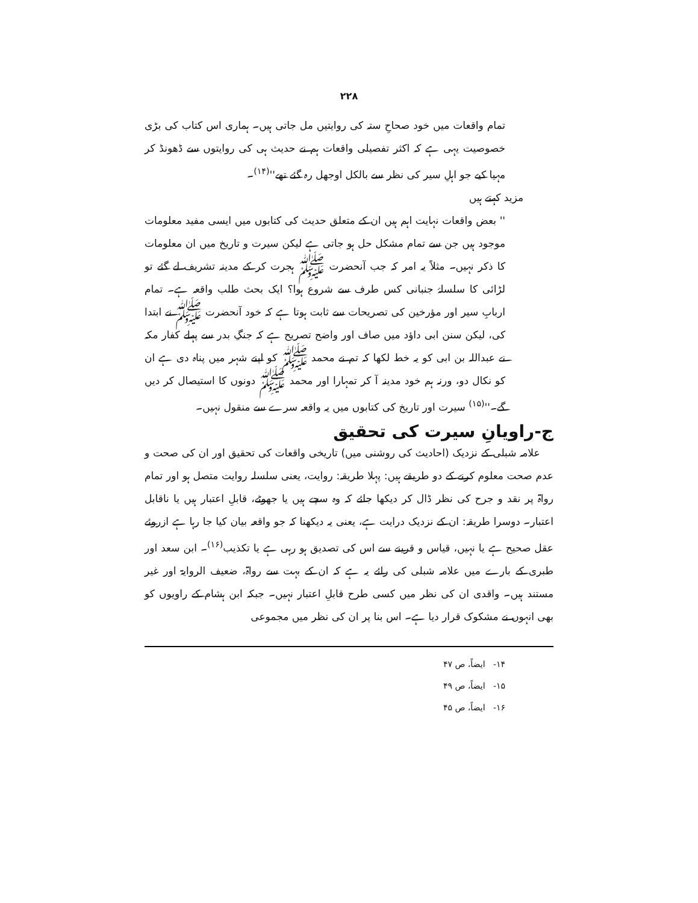۲۲۸
تمام واقعات میں خود صحاحِ ستہ کی روایتیں مل جاتی ہیں۔ ہماری اس کتاب کی بڑی خصوصیت یہی ہے کہ اکثر تفصیلی واقعات ہم نے حدیث ہی کی روایتوں سے ڈھونڈ کر مہیا کیے جو اہلِ سیر کی نظر سے بالکل اوجھل رہ گئے تھے''<sup>(۱۴)</sup>۔
مزید کہتے ہیں
'' بعض واقعات نہایت اہم ہیں ان کے متعلق حدیث کی کتابوں میں ایسی مفید معلومات موجود ہیں جن سے تمام مشکل حل ہو جاتی ہے لیکن سیرت و تاریخ میں ان معلومات کا ذکر نہیں۔ مثلاً یہ امر کہ جب آنحضرت ﷺ ہجرت کر کے مدینہ تشریف لے گئے تو لڑائی کا سلسلۂ جنبانی کس طرف سے شروع ہوا؟ ایک بحث طلب واقعہ ہے۔ تمام اربابِ سیر اور مؤرخین کی تصریحات سے ثابت ہوتا ہے کہ خود آنحضرت ﷺ نے ابتدا کی، لیکن سنن ابی داؤد میں صاف اور واضح تصریح ہے کہ جنگِ بدر سے پہلے کفار مکہ نے عبداللہ بن ابی کو یہ خط لکھا کہ تم نے محمد ﷺ کو اپنے شہر میں پناہ دی ہے ان کو نکال دو، ورنہ ہم خود مدینہ آ کر تمہارا اور محمد ﷺ دونوں کا استیصال کر دیں گے۔''<sup>(۱۵)</sup> سیرت اور تاریخ کی کتابوں میں یہ واقعہ سرے سے منقول نہیں۔
ج-راویانِ سیرت کی تحقیق
علامہ شبلی کے نزدیک (احادیث کی روشنی میں) تاریخی واقعات کی تحقیق اور ان کی صحت و عدم صحت معلوم کرنے کے دو طریقے ہیں: پہلا طریقہ: روایت، یعنی سلسلہ روایت متصل ہو اور تمام رواۃ پر نقد و جرح کی نظر ڈال کر دیکھا جائے کہ وہ سچے ہیں یا جھوٹے، قابلِ اعتبار ہیں یا ناقابل اعتبار۔ دوسرا طریقہ: ان کے نزدیک درایت ہے، یعنی یہ دیکھنا کہ جو واقعہ بیان کیا جا رہا ہے ازروئے عقل صحیح ہے یا نہیں، قیاس و قرینے سے اس کی تصدیق ہو رہی ہے یا تکذیب<sup>(۱۶)</sup>۔ ابن سعد اور طبری کے بارے میں علامہ شبلی کی رائے یہ ہے کہ ان کے بہت سے رواۃ، ضعیف الروایۃ اور غیر مستند ہیں۔ واقدی ان کی نظر میں کسی طرح قابلِ اعتبار نہیں۔ جبکہ ابن ہشام کے راویوں کو بھی انہوں نے مشکوک قرار دیا ہے۔ اس بنا پر ان کی نظر میں مجموعی
۱۴- ایضاً، ص ۴۷
۱۵- ایضاً، ص ۴۹
۱۶- ایضاً، ص ۴۵